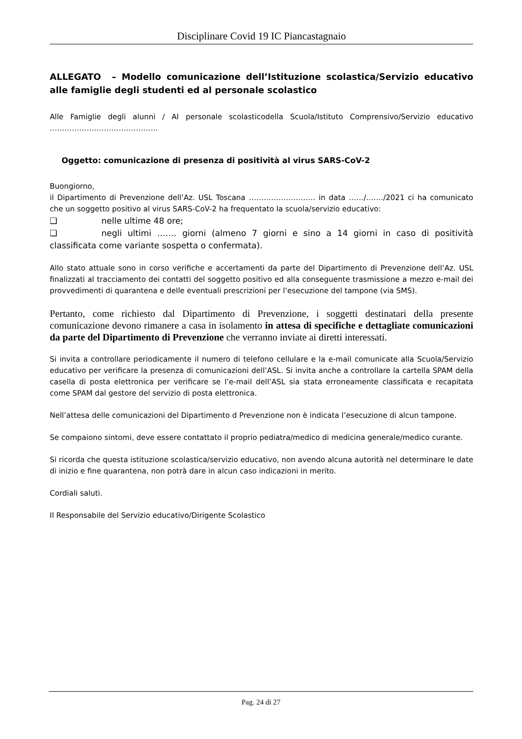Disciplinare Covid 19 IC Piancastagnaio
ALLEGATO – Modello comunicazione dell’Istituzione scolastica/Servizio educativo alle famiglie degli studenti ed al personale scolastico
Alle Famiglie degli alunni / Al personale scolasticodella Scuola/Istituto Comprensivo/Servizio educativo ……………………………………..
Oggetto: comunicazione di presenza di positività al virus SARS-CoV-2
Buongiorno,
il Dipartimento di Prevenzione dell’Az. USL Toscana ……………………… in data ……/……./2021 ci ha comunicato che un soggetto positivo al virus SARS-CoV-2 ha frequentato la scuola/servizio educativo:
❑ nelle ultime 48 ore;
❑ negli ultimi ……. giorni (almeno 7 giorni e sino a 14 giorni in caso di positività classificata come variante sospetta o confermata).
Allo stato attuale sono in corso verifiche e accertamenti da parte del Dipartimento di Prevenzione dell’Az. USL finalizzati al tracciamento dei contatti del soggetto positivo ed alla conseguente trasmissione a mezzo e-mail dei provvedimenti di quarantena e delle eventuali prescrizioni per l’esecuzione del tampone (via SMS).
Pertanto, come richiesto dal Dipartimento di Prevenzione, i soggetti destinatari della presente comunicazione devono rimanere a casa in isolamento in attesa di specifiche e dettagliate comunicazioni da parte del Dipartimento di Prevenzione che verranno inviate ai diretti interessati.
Si invita a controllare periodicamente il numero di telefono cellulare e la e-mail comunicate alla Scuola/Servizio educativo per verificare la presenza di comunicazioni dell’ASL. Si invita anche a controllare la cartella SPAM della casella di posta elettronica per verificare se l’e-mail dell’ASL sia stata erroneamente classificata e recapitata come SPAM dal gestore del servizio di posta elettronica.
Nell’attesa delle comunicazioni del Dipartimento d Prevenzione non è indicata l’esecuzione di alcun tampone.
Se compaiono sintomi, deve essere contattato il proprio pediatra/medico di medicina generale/medico curante.
Si ricorda che questa istituzione scolastica/servizio educativo, non avendo alcuna autorità nel determinare le date di inizio e fine quarantena, non potrà dare in alcun caso indicazioni in merito.
Cordiali saluti.
Il Responsabile del Servizio educativo/Dirigente Scolastico
Pag. 24 di 27